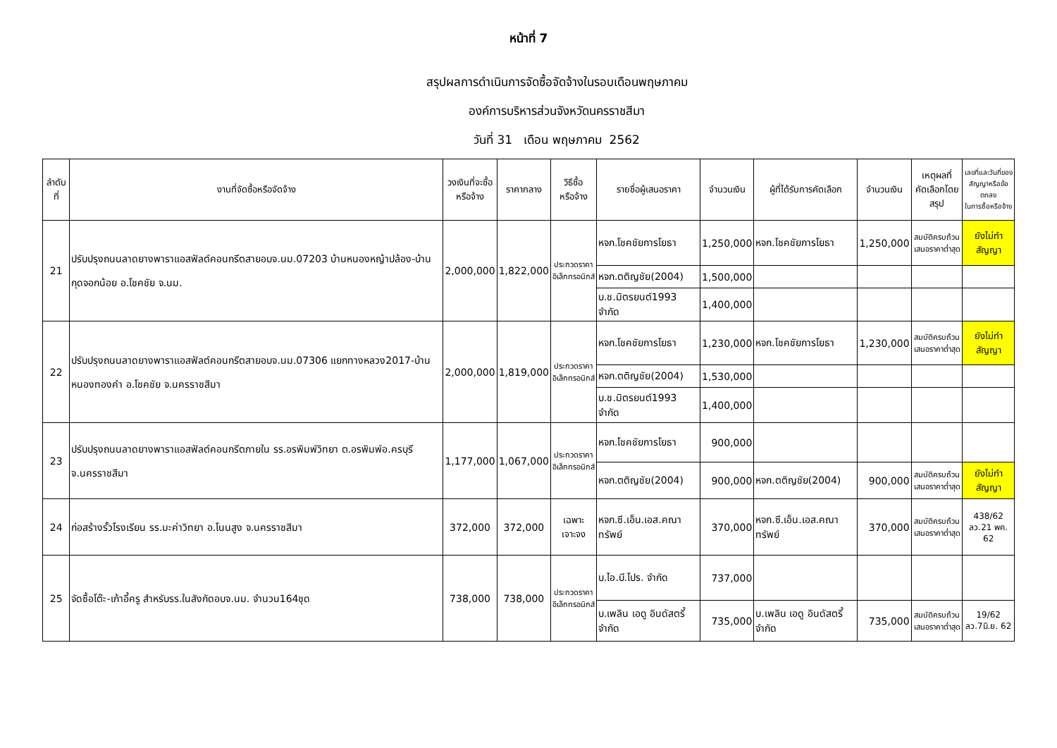หน้าที่ 7
สรุปผลการดำเนินการจัดซื้อจัดจ้างในรอบเดือนพฤษภาคม
องค์การบริหารส่วนจังหวัดนครราชสีมา
วันที่ 31 เดือน พฤษภาคม 2562
| ลำดับที่ | งานที่จัดซื้อหรือจัดจ้าง | วงเงินที่จะซื้อ หรือจ้าง | ราคากลาง | วิธีซื้อ หรือจ้าง | รายชื่อผู้เสนอราคา | จำนวนเงิน | ผู้ที่ได้รับการคัดเลือก | จำนวนเงิน | เหตุผลที่ คัดเลือกโดยสรุป | เลขที่และวันที่ของ สัญญาหรือข้อตกลง ในการซื้อหรือจ้าง |
| --- | --- | --- | --- | --- | --- | --- | --- | --- | --- | --- |
| 21 | ปรับปรุงถนนลาดยางพาราแอสฟัลต์คอนกรีตสายอบจ.นม.07203 บ้านหนองหญ้าปล้อง-บ้านกุดจอกน้อย อ.โชคชัย จ.นม. | 2,000,000 | 1,822,000 | ประกวดราคา อิเล็กทรอนิกส์ | หจก.โชคชัยการโยธา | 1,250,000 | หจก.โชคชัยการโยธา | 1,250,000 | สมบัติครบถ้วน เสนอราคาต่ำสุด | ยังไม่ทำสัญญา |
| | | | | | หจก.ตติญชัย(2004) | 1,500,000 | | | | |
| | | | | | บ.ช.มิตรยนต์1993 จำกัด | 1,400,000 | | | | |
| 22 | ปรับปรุงถนนลาดยางพาราแอสฟัลต์คอนกรีตสายอบจ.นม.07306 แยกทางหลวง2017-บ้านหนองทองคำ อ.โชคชัย จ.นครราชสีมา | 2,000,000 | 1,819,000 | ประกวดราคา อิเล็กทรอนิกส์ | หจก.โชคชัยการโยธา | 1,230,000 | หจก.โชคชัยการโยธา | 1,230,000 | สมบัติครบถ้วน เสนอราคาต่ำสุด | ยังไม่ทำสัญญา |
| | | | | | หจก.ตติญชัย(2004) | 1,530,000 | | | | |
| | | | | | บ.ช.มิตรยนต์1993 จำกัด | 1,400,000 | | | | |
| 23 | ปรับปรุงถนนลาดยางพาราแอสฟัลต์คอนกรีตภายใน รร.อรพิมพ์วิทยา ต.อรพิมพ์อ.ครบุรี จ.นครราชสีมา | 1,177,000 | 1,067,000 | ประกวดราคา อิเล็กทรอนิกส์ | หจก.โชคชัยการโยธา | 900,000 | | | | |
| | | | | | หจก.ตติญชัย(2004) | 900,000 | หจก.ตติญชัย(2004) | 900,000 | สมบัติครบถ้วน เสนอราคาต่ำสุด | ยังไม่ทำสัญญา |
| 24 | ก่อสร้างรั้วโรงเรียน รร.มะค่าวิทยา อ.โนนสูง จ.นครราชสีมา | 372,000 | 372,000 | เฉพาะ เจาะจง | หจก.ซี.เอ็น.เอส.คณาทรัพย์ | 370,000 | หจก.ซี.เอ็น.เอส.คณาทรัพย์ | 370,000 | สมบัติครบถ้วน เสนอราคาต่ำสุด | 438/62 ลว.21 พค. 62 |
| 25 | จัดซื้อโต๊ะ-เก้าอี้ครู สำหรับรร.ในสังกัดอบจ.นม. จำนวน164ชุด | 738,000 | 738,000 | ประกวดราคา อิเล็กทรอนิกส์ | บ.ไอ.บี.โปร. จำกัด | 737,000 | | | | |
| | | | | | บ.เพลิน เอดู อินดัสตรี้จำกัด | 735,000 | บ.เพลิน เอดู อินดัสตรี้จำกัด | 735,000 | สมบัติครบถ้วน เสนอราคาต่ำสุด | 19/62 ลว.7มิ.ย. 62 |